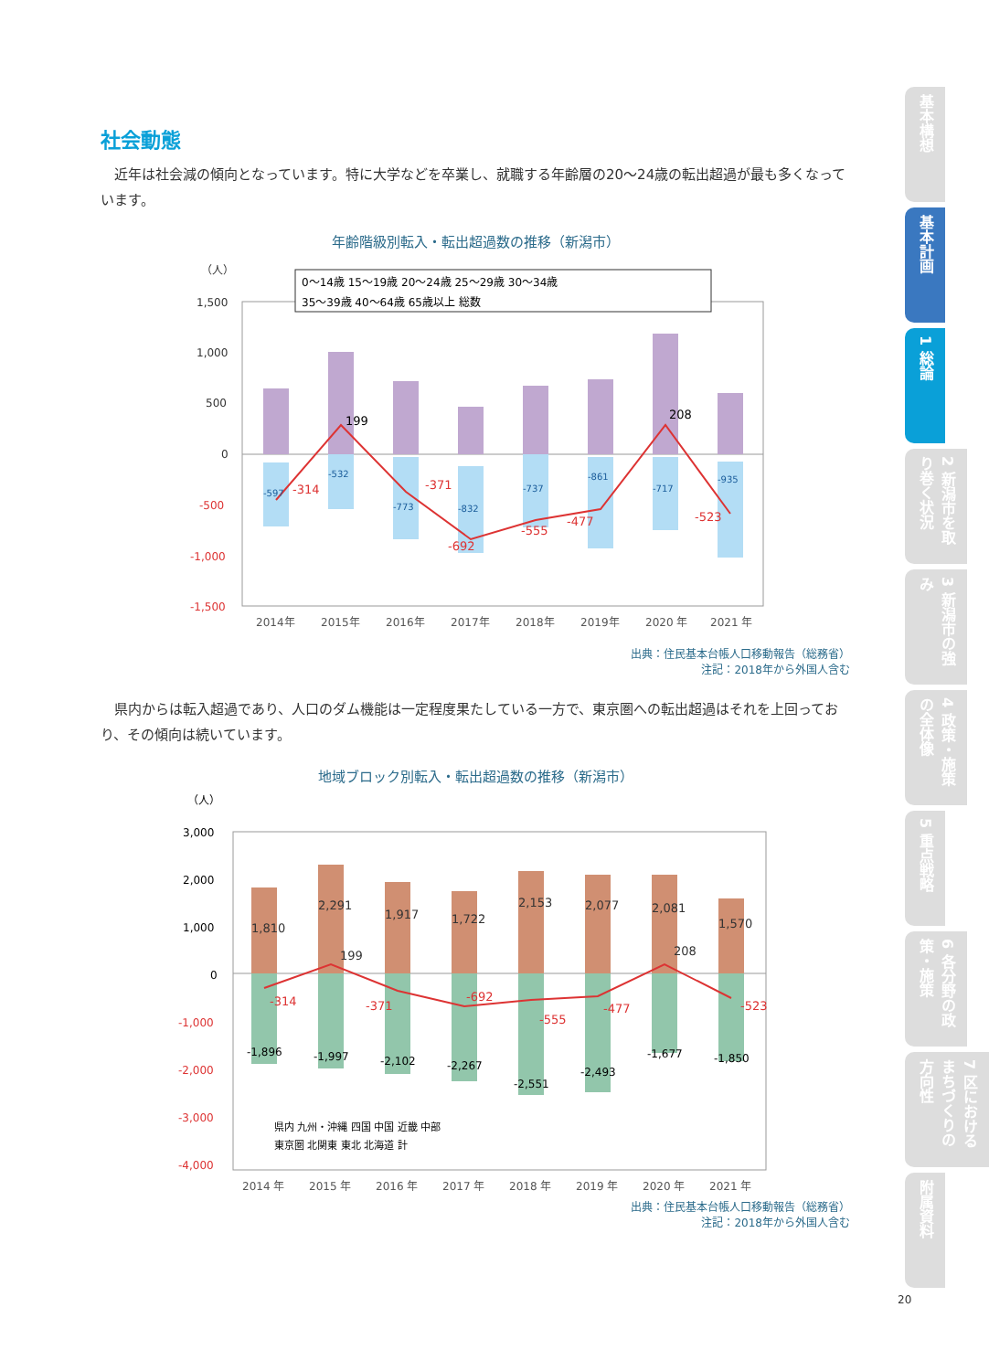社会動態
近年は社会減の傾向となっています。特に大学などを卒業し、就職する年齢層の20～24歳の転出超過が最も多くなっています。
年齢階級別転入・転出超過数の推移（新潟市）
（人）
1,500
1,000
500
0
-500
-1,000
-1,500
0～14歳 15～19歳 20～24歳 25～29歳 30～34歳
35～39歳 40～64歳 65歳以上 総数
-314
199
-371
-692
-555
-477
208
-523
-597
-532
-773
-832
-737
-861
-717
-935
2014年
2015年
2016年
2017年
2018年
2019年
2020 年
2021 年
出典：住民基本台帳人口移動報告（総務省）
注記：2018年から外国人含む
県内からは転入超過であり、人口のダム機能は一定程度果たしている一方で、東京圏への転出超過はそれを上回っており、その傾向は続いています。
地域ブロック別転入・転出超過数の推移（新潟市）
（人）
3,000
2,000
1,000
0
-1,000
-2,000
-3,000
-4,000
1,810
2,291
1,917
1,722
2,153
2,077
2,081
1,570
199
208
-314
-371
-692
-555
-477
-523
-1,896
-1,997
-2,102
-2,267
-2,551
-2,493
-1,677
-1,850
県内 九州・沖縄 四国 中国 近畿 中部
東京圏 北関東 東北 北海道 計
2014 年
2015 年
2016 年
2017 年
2018 年
2019 年
2020 年
2021 年
出典：住民基本台帳人口移動報告（総務省）
注記：2018年から外国人含む
基本構想
基本計画
1 総論
2 新潟市を取り巻く状況
3 新潟市の強み
4 政策・施策の全体像
5 重点戦略
6 各分野の政策・施策
7 区におけるまちづくりの方向性
附属資料
20